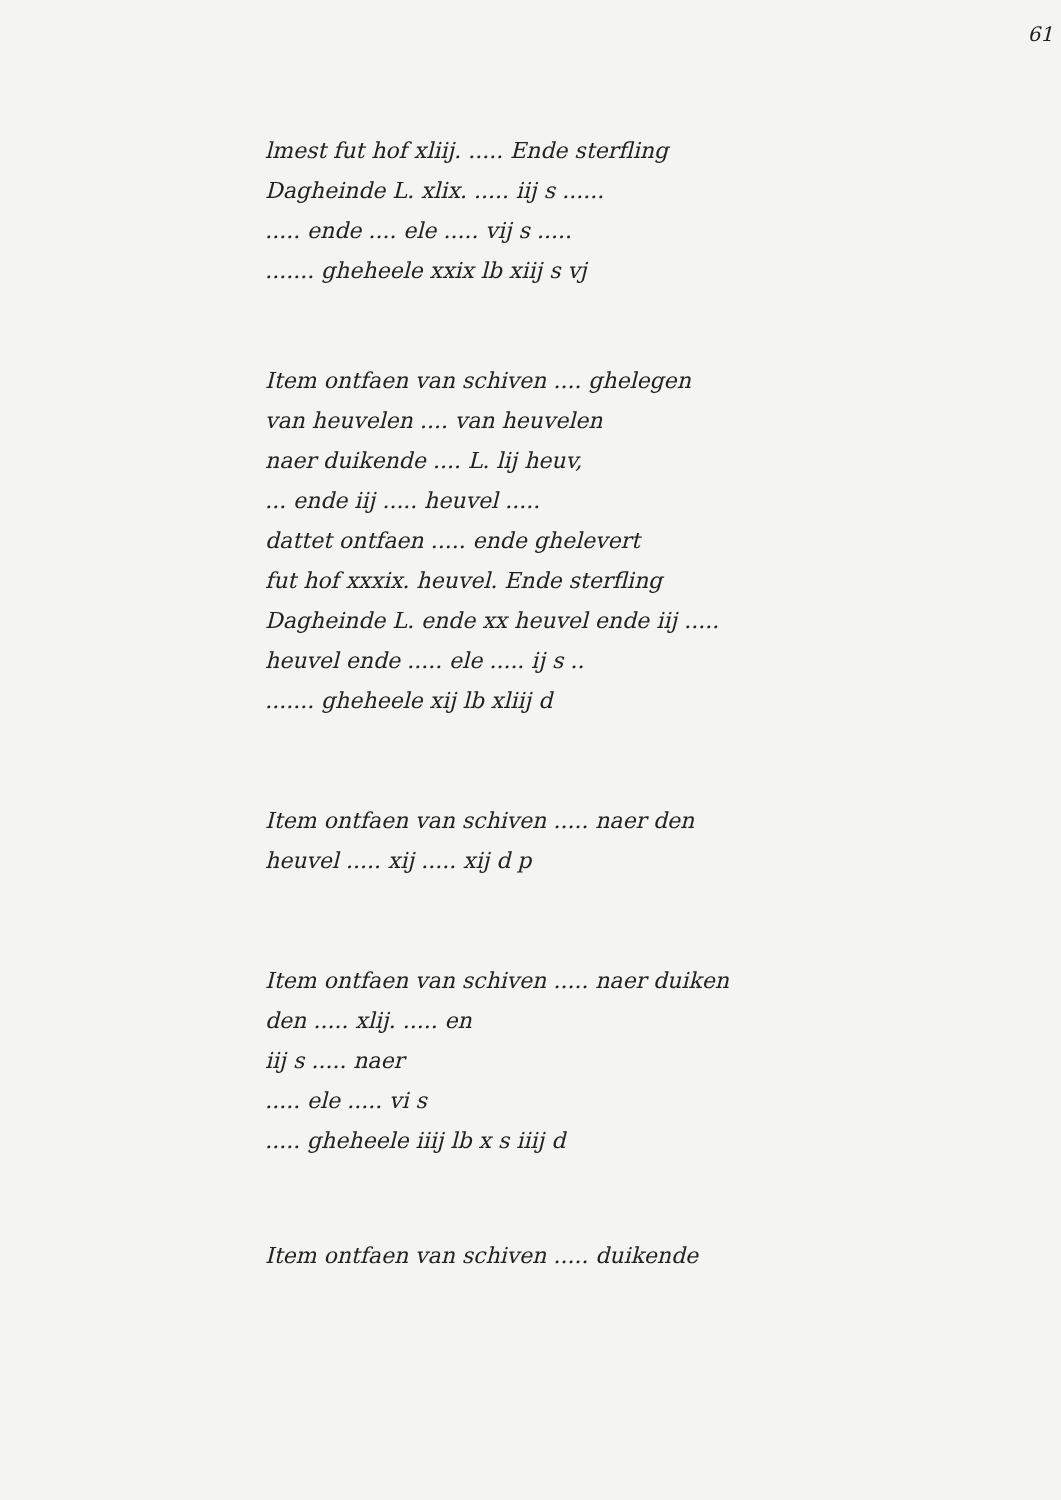61
lmest fut hof xliij. ..... Ende sterfling
Dagheinde L. xlix. ..... iij s ......
..... ende .... ele ..... vij s .....
....... gheheele xxix lb xiij s vj
Item ontfaen van schiven .... ghelegen
van heuvelen .... van heuvelen
naer duikende .... L. lij heuv,
... ende iij ..... heuvel .....
dattet ontfaen ..... ende ghelevert
fut hof xxxix. heuvel. Ende sterfling
Dagheinde L. ende xx heuvel ende iij .....
heuvel ende ..... ele ..... ij s ..
....... gheheele xij lb xliij d
Item ontfaen van schiven ..... naer den
heuvel ..... xij ..... xij d p
Item ontfaen van schiven ..... naer duiken
den ..... xlij. ..... en
iij s ..... naer
..... ele ..... vi s
..... gheheele iiij lb x s iiij d
Item ontfaen van schiven ..... duikende